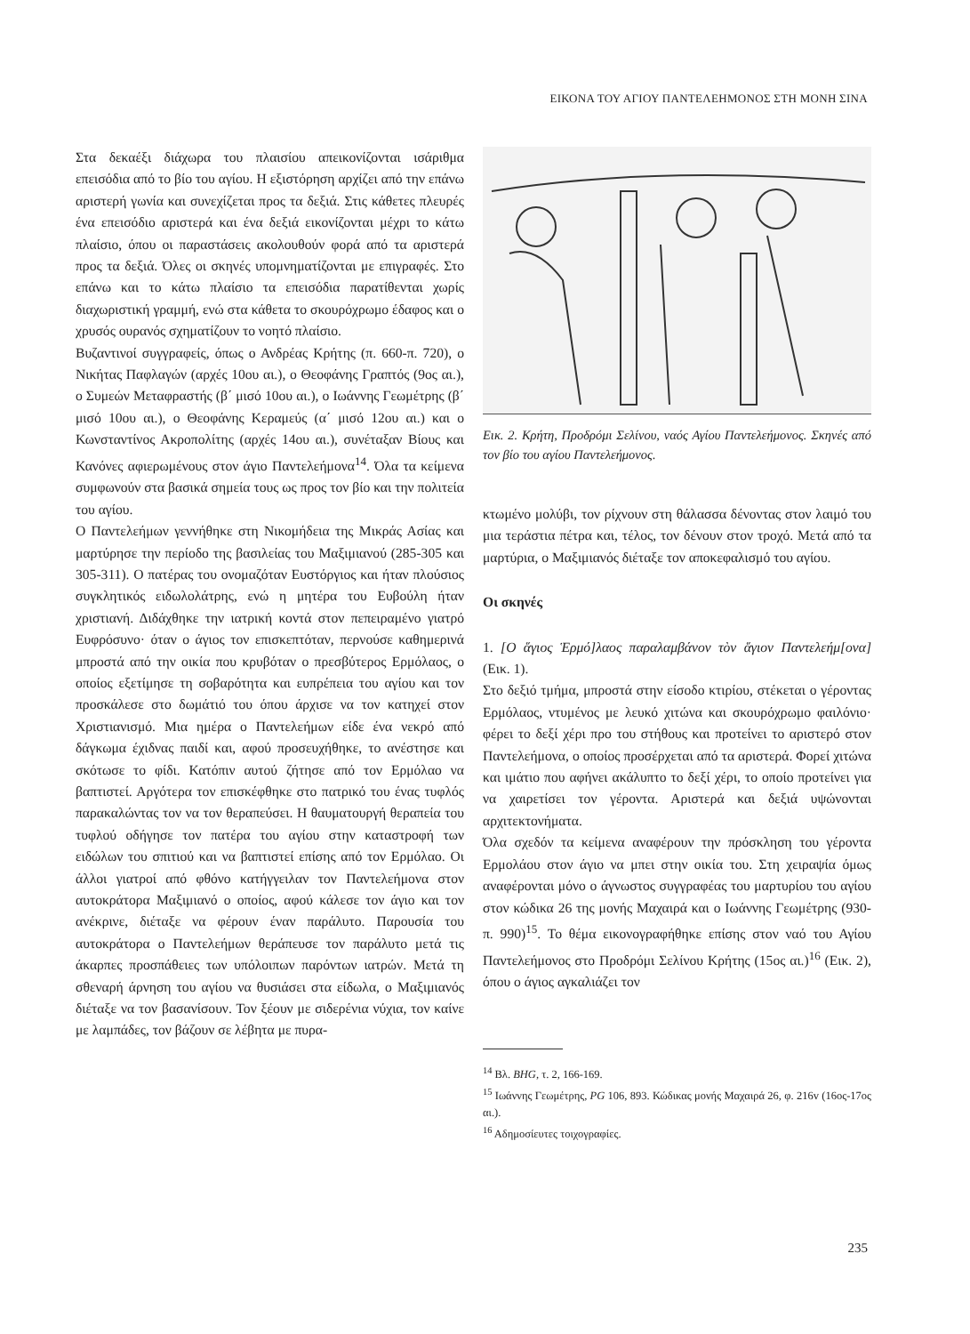ΕΙΚΟΝΑ ΤΟΥ ΑΓΙΟΥ ΠΑΝΤΕΛΕΗΜΟΝΟΣ ΣΤΗ ΜΟΝΗ ΣΙΝΑ
Στα δεκαέξι διάχωρα του πλαισίου απεικονίζονται ισάριθμα επεισόδια από το βίο του αγίου. Η εξιστόρηση αρχίζει από την επάνω αριστερή γωνία και συνεχίζεται προς τα δεξιά. Στις κάθετες πλευρές ένα επεισόδιο αριστερά και ένα δεξιά εικονίζονται μέχρι το κάτω πλαίσιο, όπου οι παραστάσεις ακολουθούν φορά από τα αριστερά προς τα δεξιά. Όλες οι σκηνές υπομνηματίζονται με επιγραφές. Στο επάνω και το κάτω πλαίσιο τα επεισόδια παρατίθενται χωρίς διαχωριστική γραμμή, ενώ στα κάθετα το σκουρόχρωμο έδαφος και ο χρυσός ουρανός σχηματίζουν το νοητό πλαίσιο.
Βυζαντινοί συγγραφείς, όπως ο Ανδρέας Κρήτης (π. 660-π. 720), ο Νικήτας Παφλαγών (αρχές 10ου αι.), ο Θεοφάνης Γραπτός (9ος αι.), ο Συμεών Μεταφραστής (β΄ μισό 10ου αι.), ο Ιωάννης Γεωμέτρης (β΄ μισό 10ου αι.), ο Θεοφάνης Κεραμεύς (α΄ μισό 12ου αι.) και ο Κωνσταντίνος Ακροπολίτης (αρχές 14ου αι.), συνέταξαν Βίους και Κανόνες αφιερωμένους στον άγιο Παντελεήμονα<sup>14</sup>. Όλα τα κείμενα συμφωνούν στα βασικά σημεία τους ως προς τον βίο και την πολιτεία του αγίου.
Ο Παντελεήμων γεννήθηκε στη Νικομήδεια της Μικράς Ασίας και μαρτύρησε την περίοδο της βασιλείας του Μαξιμιανού (285-305 και 305-311). Ο πατέρας του ονομαζόταν Ευστόργιος και ήταν πλούσιος συγκλητικός ειδωλολάτρης, ενώ η μητέρα του Ευβούλη ήταν χριστιανή. Διδάχθηκε την ιατρική κοντά στον πεπειραμένο γιατρό Ευφρόσυνο· όταν ο άγιος τον επισκεπτόταν, περνούσε καθημερινά μπροστά από την οικία που κρυβόταν ο πρεσβύτερος Ερμόλαος, ο οποίος εξετίμησε τη σοβαρότητα και ευπρέπεια του αγίου και τον προσκάλεσε στο δωμάτιό του όπου άρχισε να τον κατηχεί στον Χριστιανισμό. Μια ημέρα ο Παντελεήμων είδε ένα νεκρό από δάγκωμα έχιδνας παιδί και, αφού προσευχήθηκε, το ανέστησε και σκότωσε το φίδι. Κατόπιν αυτού ζήτησε από τον Ερμόλαο να βαπτιστεί. Αργότερα τον επισκέφθηκε στο πατρικό του ένας τυφλός παρακαλώντας τον να τον θεραπεύσει. Η θαυματουργή θεραπεία του τυφλού οδήγησε τον πατέρα του αγίου στην καταστροφή των ειδώλων του σπιτιού και να βαπτιστεί επίσης από τον Ερμόλαο. Οι άλλοι γιατροί από φθόνο κατήγγειλαν τον Παντελεήμονα στον αυτοκράτορα Μαξιμιανό ο οποίος, αφού κάλεσε τον άγιο και τον ανέκρινε, διέταξε να φέρουν έναν παράλυτο. Παρουσία του αυτοκράτορα ο Παντελεήμων θεράπευσε τον παράλυτο μετά τις άκαρπες προσπάθειες των υπόλοιπων παρόντων ιατρών. Μετά τη σθεναρή άρνηση του αγίου να θυσιάσει στα είδωλα, ο Μαξιμιανός διέταξε να τον βασανίσουν. Τον ξέουν με σιδερένια νύχια, τον καίνε με λαμπάδες, τον βάζουν σε λέβητα με πυρα-
Εικ. 2. Κρήτη, Προδρόμι Σελίνου, ναός Αγίου Παντελεήμονος. Σκηνές από τον βίο του αγίου Παντελεήμονος.
κτωμένο μολύβι, τον ρίχνουν στη θάλασσα δένοντας στον λαιμό του μια τεράστια πέτρα και, τέλος, τον δένουν στον τροχό. Μετά από τα μαρτύρια, ο Μαξιμιανός διέταξε τον αποκεφαλισμό του αγίου.
Οι σκηνές
1. [Ο ἅγιος Ἑρμό]λαος παραλαμβάνον τὸν ἅγιον Παντελεήμ[ονα] (Εικ. 1).
Στο δεξιό τμήμα, μπροστά στην είσοδο κτιρίου, στέκεται ο γέροντας Ερμόλαος, ντυμένος με λευκό χιτώνα και σκουρόχρωμο φαιλόνιο· φέρει το δεξί χέρι προ του στήθους και προτείνει το αριστερό στον Παντελεήμονα, ο οποίος προσέρχεται από τα αριστερά. Φορεί χιτώνα και ιμάτιο που αφήνει ακάλυπτο το δεξί χέρι, το οποίο προτείνει για να χαιρετίσει τον γέροντα. Αριστερά και δεξιά υψώνονται αρχιτεκτονήματα.
Όλα σχεδόν τα κείμενα αναφέρουν την πρόσκληση του γέροντα Ερμολάου στον άγιο να μπει στην οικία του. Στη χειραψία όμως αναφέρονται μόνο ο άγνωστος συγγραφέας του μαρτυρίου του αγίου στον κώδικα 26 της μονής Μαχαιρά και ο Ιωάννης Γεωμέτρης (930-π. 990)<sup>15</sup>. Το θέμα εικονογραφήθηκε επίσης στον ναό του Αγίου Παντελεήμονος στο Προδρόμι Σελίνου Κρήτης (15ος αι.)<sup>16</sup> (Εικ. 2), όπου ο άγιος αγκαλιάζει τον
<sup>14</sup> Βλ. BHG, τ. 2, 166-169.
<sup>15</sup> Ιωάννης Γεωμέτρης, PG 106, 893. Κώδικας μονής Μαχαιρά 26, φ. 216v (16ος-17ος αι.).
<sup>16</sup> Αδημοσίευτες τοιχογραφίες.
235